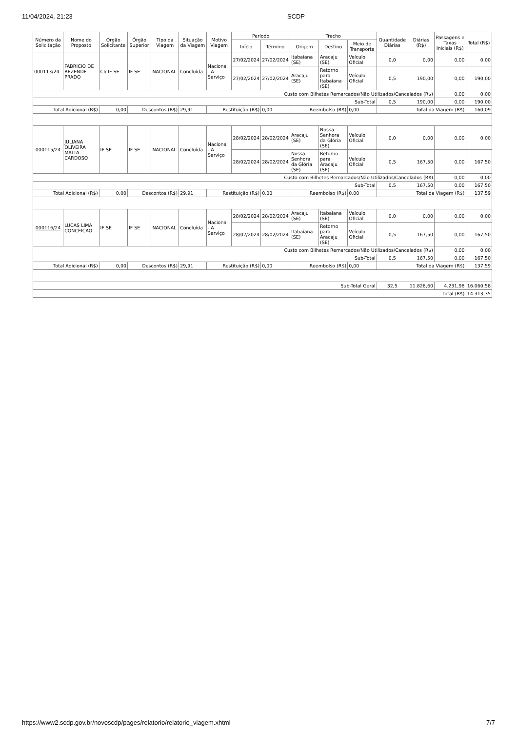11/04/2024, 21:23 SCDP
| Número da Solicitação | Nome do Proposto | Órgão Solicitante | Órgão Superior | Tipo da Viagem | Situação da Viagem | Motivo Viagem | Período | | Trecho | | | Quantidade Diárias | Diárias (R$) | Passagens e Taxas Iniciais (R$) | Total (R$) |
| --- | --- | --- | --- | --- | --- | --- | --- | --- | --- | --- | --- | --- | --- | --- | --- |
| | | | | | | | Início | Término | Origem | Destino | Meio de Transporte | | | | |
| 000113/24 | FABRICIO DE REZENDE PRADO | CI/ IF SE | IF SE | NACIONAL | Concluída | Nacional - A Serviço | 27/02/2024 | 27/02/2024 | Itabaiana (SE) | Aracaju (SE) | Veículo Oficial | 0,0 | 0,00 | 0,00 | 0,00 |
| | | | | | | | 27/02/2024 | 27/02/2024 | Aracaju (SE) | Retorno para Itabaiana (SE) | Veículo Oficial | 0,5 | 190,00 | 0,00 | 190,00 |
| Custo com Bilhetes Remarcados/Não Utilizados/Cancelados (R$) | | | | | | | | | | | | | | 0,00 | 0,00 |
| Sub-Total | | | | | | | | | | | | 0,5 | 190,00 | 0,00 | 190,00 |
| Total Adicional (R$) | | 0,00 | Descontos (R$) | | 29,91 | Restituição (R$) | | 0,00 | Reembolso (R$) | | 0,00 | Total da Viagem (R$) | | | 160,09 |
| 000115/24 | JULIANA OLIVEIRA MALTA CARDOSO | IF SE | IF SE | NACIONAL | Concluída | Nacional - A Serviço | 28/02/2024 | 28/02/2024 | Aracaju (SE) | Nossa Senhora da Glória (SE) | Veículo Oficial | 0,0 | 0,00 | 0,00 | 0,00 |
| | | | | | | | 28/02/2024 | 28/02/2024 | Nossa Senhora da Glória (SE) | Retorno para Aracaju (SE) | Veículo Oficial | 0,5 | 167,50 | 0,00 | 167,50 |
| Custo com Bilhetes Remarcados/Não Utilizados/Cancelados (R$) | | | | | | | | | | | | | | 0,00 | 0,00 |
| Sub-Total | | | | | | | | | | | | 0,5 | 167,50 | 0,00 | 167,50 |
| Total Adicional (R$) | | 0,00 | Descontos (R$) | | 29,91 | Restituição (R$) | | 0,00 | Reembolso (R$) | | 0,00 | Total da Viagem (R$) | | | 137,59 |
| 000116/24 | LUCAS LIMA CONCEICAO | IF SE | IF SE | NACIONAL | Concluída | Nacional - A Serviço | 28/02/2024 | 28/02/2024 | Aracaju (SE) | Itabaiana (SE) | Veículo Oficial | 0,0 | 0,00 | 0,00 | 0,00 |
| | | | | | | | 28/02/2024 | 28/02/2024 | Itabaiana (SE) | Retorno para Aracaju (SE) | Veículo Oficial | 0,5 | 167,50 | 0,00 | 167,50 |
| Custo com Bilhetes Remarcados/Não Utilizados/Cancelados (R$) | | | | | | | | | | | | | | 0,00 | 0,00 |
| Sub-Total | | | | | | | | | | | | 0,5 | 167,50 | 0,00 | 167,50 |
| Total Adicional (R$) | | 0,00 | Descontos (R$) | | 29,91 | Restituição (R$) | | 0,00 | Reembolso (R$) | | 0,00 | Total da Viagem (R$) | | | 137,59 |
| Sub-Total Geral | | | | | | | | | | | | 32,5 | 11.828,60 | 4.231,98 | 16.060,58 |
| Total (R$) | | | | | | | | | | | | | | | 14.313,35 |
https://www2.scdp.gov.br/novoscdp/pages/relatorio/relatorio_viagem.xhtml 7/7